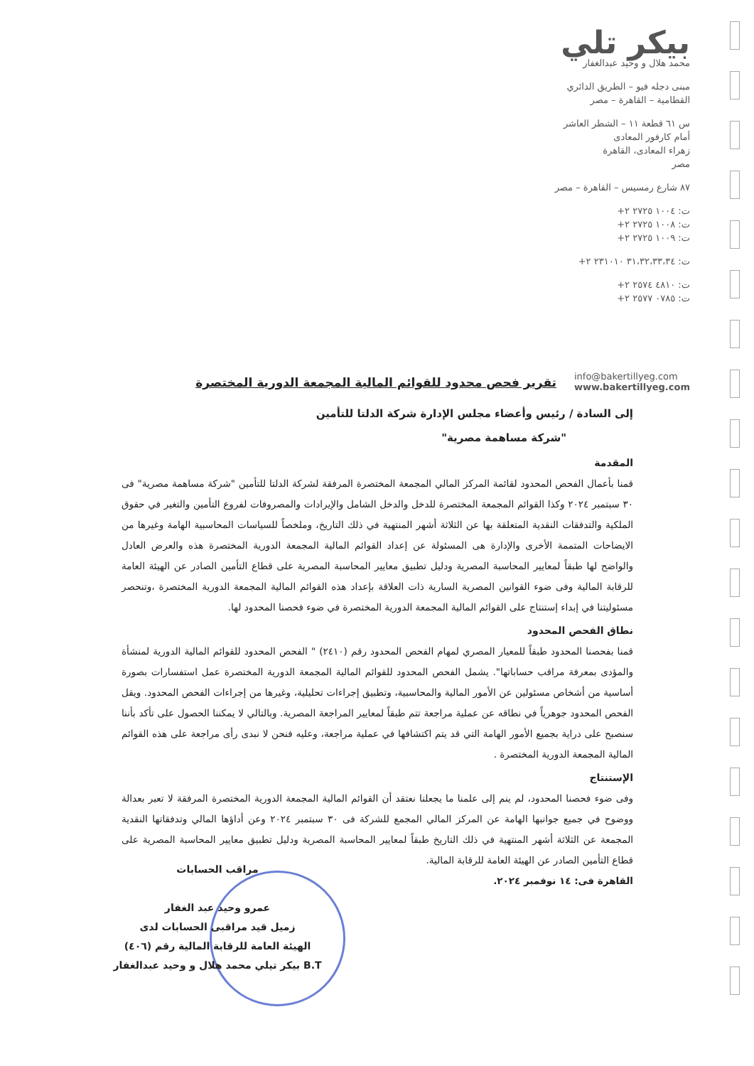بيكر تلي
محمد هلال و وحيد عبدالغفار
مبنى دجله فيو – الطريق الدائري
القطامية – القاهرة – مصر
س ٦١ قطعة ١١ – الشطر العاشر
أمام كارفور المعادى
زهراء المعادى، القاهرة
مصر
٨٧ شارع رمسيس – القاهرة – مصر
ت: ١٠٠٤ ٢٧٢٥ ٢+
ت: ١٠٠٨ ٢٧٢٥ ٢+
ت: ١٠٠٩ ٢٧٢٥ ٢+
ت: ٣١،٣٢،٣٣،٣٤ ٢٣١٠١٠ ٢+
ت: ٤٨١٠ ٢٥٧٤ ٢+
ت: ٠٧٨٥ ٢٥٧٧ ٢+
info@bakertillyeg.com
www.bakertillyeg.com
تقرير فحص محدود للقوائم المالية المجمعة الدورية المختصرة
إلى السادة / رئيس وأعضاء مجلس الإدارة شركة الدلتا للتأمين
"شركة مساهمة مصرية"
المقدمة
قمنا بأعمال الفحص المحدود لقائمة المركز المالي المجمعة المختصرة المرفقة لشركة الدلتا للتأمين "شركة مساهمة مصرية" فى ٣٠ سبتمبر ٢٠٢٤ وكذا القوائم المجمعة المختصرة للدخل والدخل الشامل والإيرادات والمصروفات لفروع التأمين والتغير في حقوق الملكية والتدفقات النقدية المتعلقة بها عن الثلاثة أشهر المنتهية في ذلك التاريخ، وملخصاً للسياسات المحاسبية الهامة وغيرها من الايضاحات المتممة الأخرى والإدارة هى المسئولة عن إعداد القوائم المالية المجمعة الدورية المختصرة هذه والعرض العادل والواضح لها طبقاً لمعايير المحاسبة المصرية ودليل تطبيق معايير المحاسبة المصرية على قطاع التأمين الصادر عن الهيئة العامة للرقابة المالية وفى ضوء القوانين المصرية السارية ذات العلاقة بإعداد هذه القوائم المالية المجمعة الدورية المختصرة ،وتنحصر مسئوليتنا في إبداء إستنتاج على القوائم المالية المجمعة الدورية المختصرة في ضوء فحصنا المحدود لها.
نطاق الفحص المحدود
قمنا بفحصنا المحدود طبقاً للمعيار المصري لمهام الفحص المحدود رقم (٢٤١٠) " الفحص المحدود للقوائم المالية الدورية لمنشأة والمؤدى بمعرفة مراقب حساباتها". يشمل الفحص المحدود للقوائم المالية المجمعة الدورية المختصرة عمل استفسارات بصورة أساسية من أشخاص مسئولين عن الأمور المالية والمحاسبية، وتطبيق إجراءات تحليلية، وغيرها من إجراءات الفحص المحدود. ويقل الفحص المحدود جوهرياً في نطاقه عن عملية مراجعة تتم طبقاً لمعايير المراجعة المصرية. وبالتالي لا يمكننا الحصول على تأكد بأننا سنصبح على دراية بجميع الأمور الهامة التي قد يتم اكتشافها في عملية مراجعة، وعليه فنحن لا نبدى رأى مراجعة على هذه القوائم المالية المجمعة الدورية المختصرة .
الإستنتاج
وفى ضوء فحصنا المحدود، لم ينم إلى علمنا ما يجعلنا نعتقد أن القوائم المالية المجمعة الدورية المختصرة المرفقة لا تعبر بعدالة ووضوح في جميع جوانبها الهامة عن المركز المالي المجمع للشركة فى ٣٠ سبتمبر ٢٠٢٤ وعن أداؤها المالي وتدفقاتها النقدية المجمعة عن الثلاثة أشهر المنتهية في ذلك التاريخ طبقاً لمعايير المحاسبة المصرية ودليل تطبيق معايير المحاسبة المصرية على قطاع التأمين الصادر عن الهيئة العامة للرقابة المالية.
القاهرة فى: ١٤ نوفمبر ٢٠٢٤.
مراقب الحسابات
عمرو وحيد عبد الغفار
زميل قيد مراقبى الحسابات لدى
الهيئة العامة للرقابة المالية رقم (٤٠٦)
B.T بيكر تيلي محمد هلال و وحيد عبدالغفار